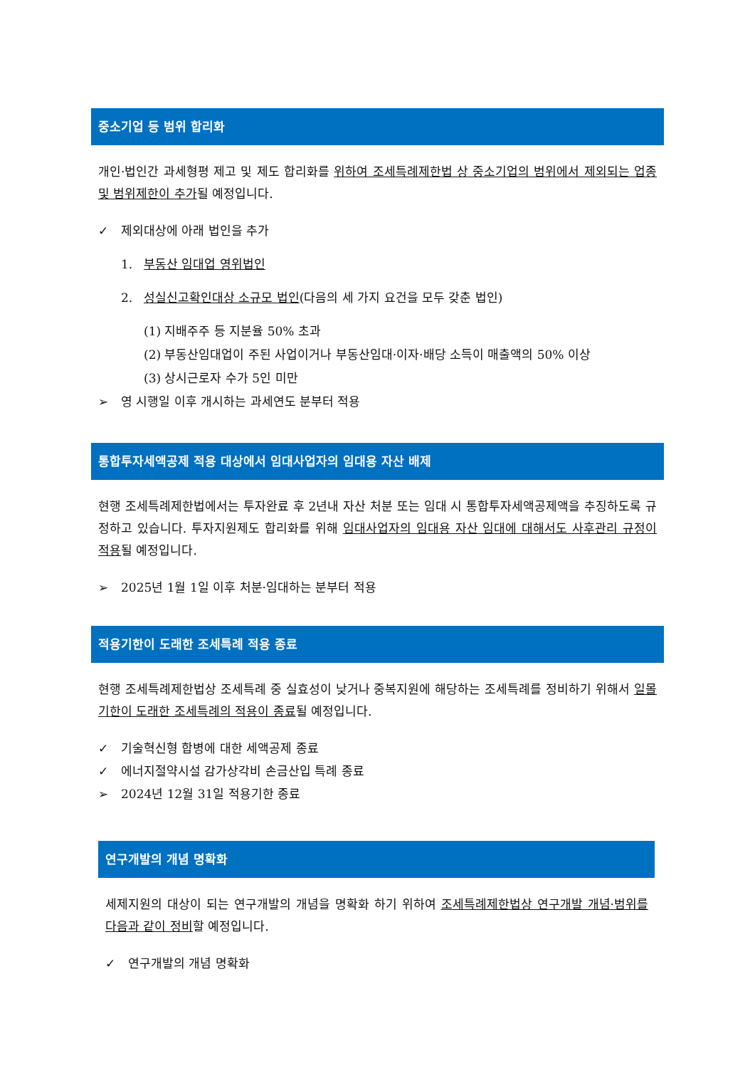중소기업 등 범위 합리화
개인·법인간 과세형평 제고 및 제도 합리화를 위하여 조세특례제한법 상 중소기업의 범위에서 제외되는 업종 및 범위제한이 추가될 예정입니다.
✓ 제외대상에 아래 법인을 추가
1. 부동산 임대업 영위법인
2. 성실신고확인대상 소규모 법인(다음의 세 가지 요건을 모두 갖춘 법인)
(1) 지배주주 등 지분율 50% 초과
(2) 부동산임대업이 주된 사업이거나 부동산임대·이자·배당 소득이 매출액의 50% 이상
(3) 상시근로자 수가 5인 미만
➢ 영 시행일 이후 개시하는 과세연도 분부터 적용
통합투자세액공제 적용 대상에서 임대사업자의 임대용 자산 배제
현행 조세특례제한법에서는 투자완료 후 2년내 자산 처분 또는 임대 시 통합투자세액공제액을 추징하도록 규정하고 있습니다. 투자지원제도 합리화를 위해 임대사업자의 임대용 자산 임대에 대해서도 사후관리 규정이 적용될 예정입니다.
➢ 2025년 1월 1일 이후 처분·임대하는 분부터 적용
적용기한이 도래한 조세특례 적용 종료
현행 조세특례제한법상 조세특례 중 실효성이 낮거나 중복지원에 해당하는 조세특례를 정비하기 위해서 일몰기한이 도래한 조세특례의 적용이 종료될 예정입니다.
✓ 기술혁신형 합병에 대한 세액공제 종료
✓ 에너지절약시설 감가상각비 손금산입 특례 종료
➢ 2024년 12월 31일 적용기한 종료
연구개발의 개념 명확화
세제지원의 대상이 되는 연구개발의 개념을 명확화 하기 위하여 조세특례제한법상 연구개발 개념·범위를 다음과 같이 정비할 예정입니다.
✓ 연구개발의 개념 명확화